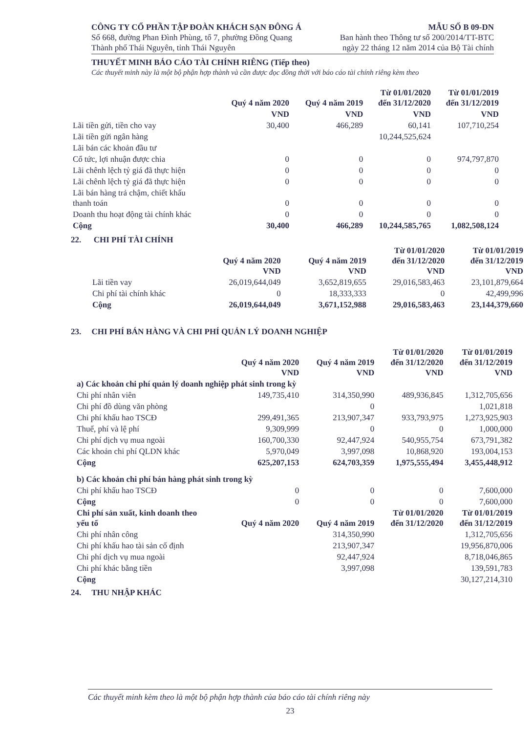CÔNG TY CỔ PHẦN TẬP ĐOÀN KHÁCH SẠN ĐÔNG Á
Số 668, đường Phan Đình Phùng, tổ 7, phường Đồng Quang
Thành phố Thái Nguyên, tỉnh Thái Nguyên
MẪU SỐ B 09-DN
Ban hành theo Thông tư số 200/2014/TT-BTC
ngày 22 tháng 12 năm 2014 của Bộ Tài chính
THUYẾT MINH BÁO CÁO TÀI CHÍNH RIÊNG (Tiếp theo)
Các thuyết minh này là một bộ phận hợp thành và cần được đọc đồng thời với báo cáo tài chính riêng kèm theo
| | Quý 4 năm 2020 | Quý 4 năm 2019 | Từ 01/01/2020 đến 31/12/2020 | Từ 01/01/2019 đến 31/12/2019 |
| --- | --- | --- | --- | --- |
| | VND | VND | VND | VND |
| Lãi tiền gửi, tiền cho vay | 30,400 | 466,289 | 60,141 | 107,710,254 |
| Lãi tiền gửi ngân hàng | | | 10,244,525,624 | |
| Lãi bán các khoản đầu tư | | | | |
| Cổ tức, lợi nhuận được chia | 0 | 0 | 0 | 974,797,870 |
| Lãi chênh lệch tỷ giá đã thực hiện | 0 | 0 | 0 | 0 |
| Lãi chênh lệch tỷ giá đã thực hiện | 0 | 0 | 0 | 0 |
| Lãi bán hàng trả chậm, chiết khấu thanh toán | 0 | 0 | 0 | 0 |
| Doanh thu hoạt động tài chính khác | 0 | 0 | 0 | 0 |
| Cộng | 30,400 | 466,289 | 10,244,585,765 | 1,082,508,124 |
22. CHI PHÍ TÀI CHÍNH
| | Quý 4 năm 2020 VND | Quý 4 năm 2019 VND | Từ 01/01/2020 đến 31/12/2020 VND | Từ 01/01/2019 đến 31/12/2019 VND |
| --- | --- | --- | --- | --- |
| Lãi tiền vay | 26,019,644,049 | 3,652,819,655 | 29,016,583,463 | 23,101,879,664 |
| Chi phí tài chính khác | 0 | 18,333,333 | 0 | 42,499,996 |
| Cộng | 26,019,644,049 | 3,671,152,988 | 29,016,583,463 | 23,144,379,660 |
23. CHI PHÍ BÁN HÀNG VÀ CHI PHÍ QUẢN LÝ DOANH NGHIỆP
| | Quý 4 năm 2020 VND | Quý 4 năm 2019 VND | Từ 01/01/2020 đến 31/12/2020 VND | Từ 01/01/2019 đến 31/12/2019 VND |
| --- | --- | --- | --- | --- |
| a) Các khoản chi phí quản lý doanh nghiệp phát sinh trong kỳ | | | | |
| Chi phí nhân viên | 149,735,410 | 314,350,990 | 489,936,845 | 1,312,705,656 |
| Chi phí đồ dùng văn phòng | | 0 | | 1,021,818 |
| Chi phí khấu hao TSCĐ | 299,491,365 | 213,907,347 | 933,793,975 | 1,273,925,903 |
| Thuế, phí và lệ phí | 9,309,999 | 0 | 0 | 1,000,000 |
| Chi phí dịch vụ mua ngoài | 160,700,330 | 92,447,924 | 540,955,754 | 673,791,382 |
| Các khoản chi phí QLDN khác | 5,970,049 | 3,997,098 | 10,868,920 | 193,004,153 |
| Cộng | 625,207,153 | 624,703,359 | 1,975,555,494 | 3,455,448,912 |
| b) Các khoản chi phí bán hàng phát sinh trong kỳ | | | | |
| Chi phí khấu hao TSCĐ | 0 | 0 | 0 | 7,600,000 |
| Cộng | 0 | 0 | 0 | 7,600,000 |
| Chi phí sản xuất, kinh doanh theo yếu tố | Quý 4 năm 2020 | Quý 4 năm 2019 | Từ 01/01/2020 đến 31/12/2020 | Từ 01/01/2019 đến 31/12/2019 |
| Chi phí nhân công | | 314,350,990 | | 1,312,705,656 |
| Chi phí khấu hao tài sản cố định | | 213,907,347 | | 19,956,870,006 |
| Chi phí dịch vụ mua ngoài | | 92,447,924 | | 8,718,046,865 |
| Chi phí khác bằng tiền | | 3,997,098 | | 139,591,783 |
| Cộng | | | | 30,127,214,310 |
24. THU NHẬP KHÁC
Các thuyết minh kèm theo là một bộ phận hợp thành của báo cáo tài chính riêng này
23